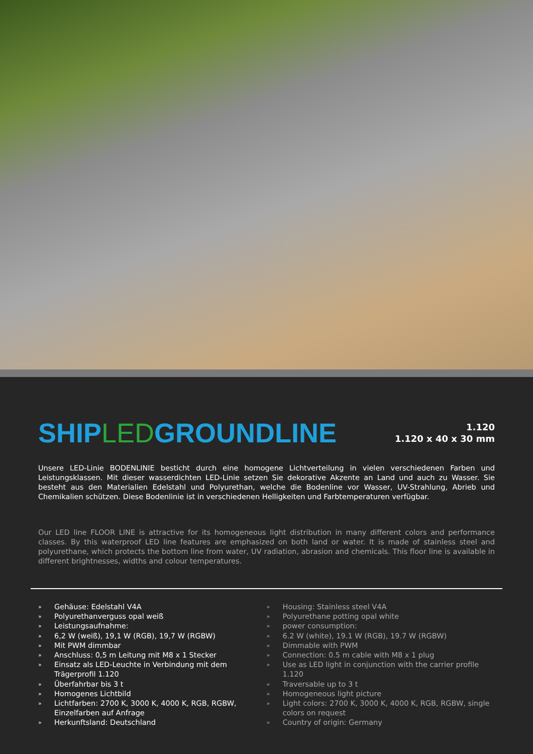SHIPLEDGROUNDLINE
1.120
1.120 x 40 x 30 mm
Unsere LED-Linie BODENLINIE besticht durch eine homogene Lichtverteilung in vielen verschiedenen Farben und Leistungsklassen. Mit dieser wasserdichten LED-Linie setzen Sie dekorative Akzente an Land und auch zu Wasser. Sie besteht aus den Materialien Edelstahl und Polyurethan, welche die Bodenline vor Wasser, UV-Strahlung, Abrieb und Chemikalien schützen. Diese Bodenlinie ist in verschiedenen Helligkeiten und Farbtemperaturen verfügbar.
Our LED line FLOOR LINE is attractive for its homogeneous light distribution in many different colors and performance classes. By this waterproof LED line features are emphasized on both land or water. It is made of stainless steel and polyurethane, which protects the bottom line from water, UV radiation, abrasion and chemicals. This floor line is available in different brightnesses, widths and colour temperatures.
» Gehäuse: Edelstahl V4A
» Polyurethanverguss opal weiß
» Leistungsaufnahme:
» 6,2 W (weiß), 19,1 W (RGB), 19,7 W (RGBW)
» Mit PWM dimmbar
» Anschluss: 0,5 m Leitung mit M8 x 1 Stecker
» Einsatz als LED-Leuchte in Verbindung mit dem Trägerprofil 1.120
» Überfahrbar bis 3 t
» Homogenes Lichtbild
» Lichtfarben: 2700 K, 3000 K, 4000 K, RGB, RGBW, Einzelfarben auf Anfrage
» Herkunftsland: Deutschland
» Housing: Stainless steel V4A
» Polyurethane potting opal white
» power consumption:
» 6.2 W (white), 19.1 W (RGB), 19.7 W (RGBW)
» Dimmable with PWM
» Connection: 0.5 m cable with M8 x 1 plug
» Use as LED light in conjunction with the carrier profile 1.120
» Traversable up to 3 t
» Homogeneous light picture
» Light colors: 2700 K, 3000 K, 4000 K, RGB, RGBW, single colors on request
» Country of origin: Germany